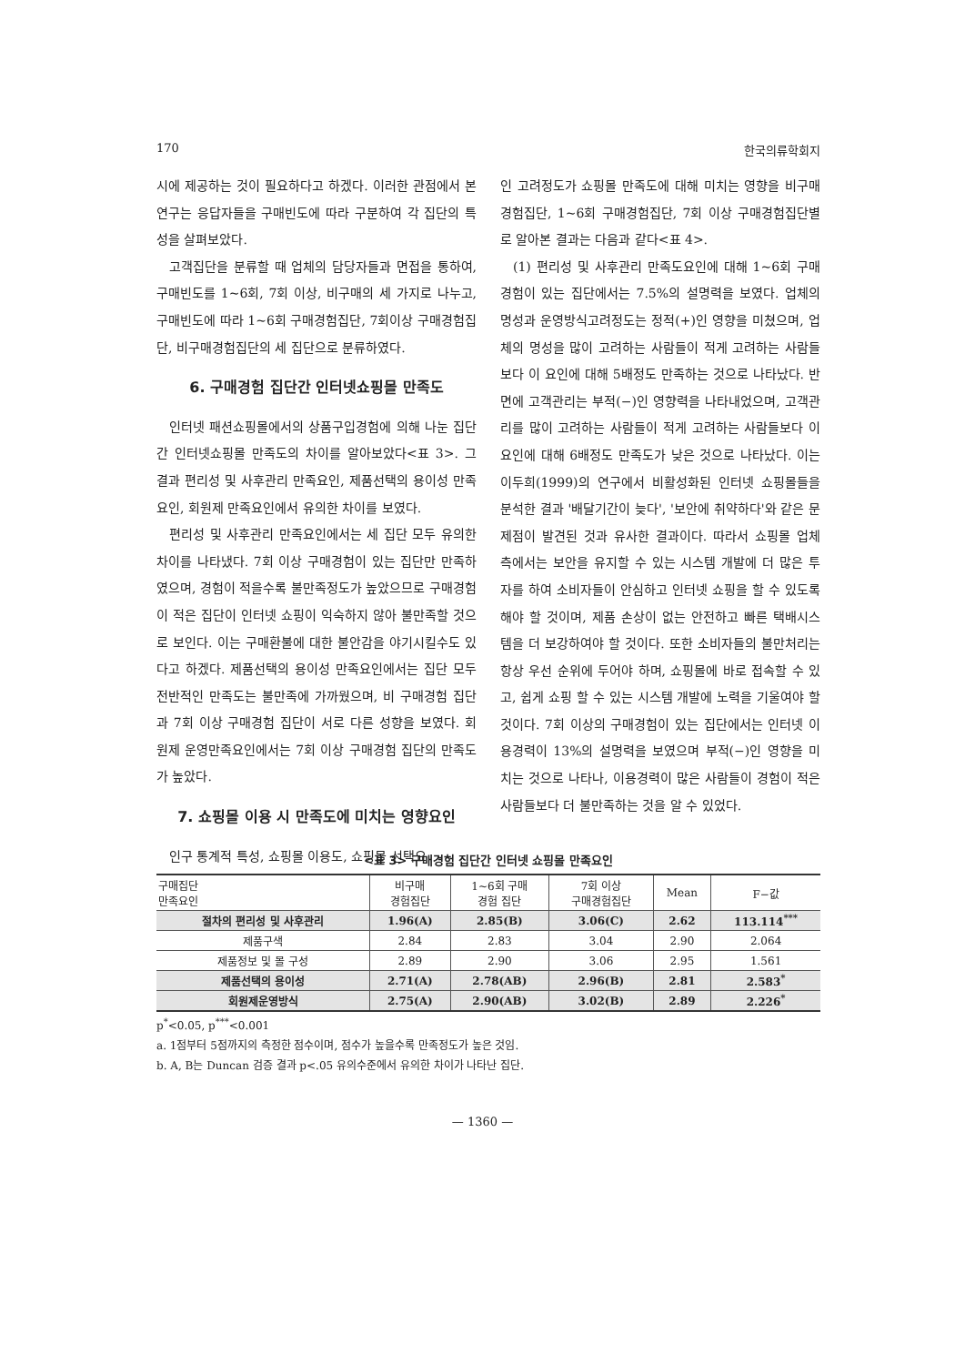170 한국의류학회지
시에 제공하는 것이 필요하다고 하겠다. 이러한 관점에서 본 연구는 응답자들을 구매빈도에 따라 구분하여 각 집단의 특성을 살펴보았다.
고객집단을 분류할 때 업체의 담당자들과 면접을 통하여, 구매빈도를 1~6회, 7회 이상, 비구매의 세 가지로 나누고, 구매빈도에 따라 1~6회 구매경험집단, 7회이상 구매경험집단, 비구매경험집단의 세 집단으로 분류하였다.
6. 구매경험 집단간 인터넷쇼핑몰 만족도
인터넷 패션쇼핑몰에서의 상품구입경험에 의해 나눈 집단간 인터넷쇼핑몰 만족도의 차이를 알아보았다<표 3>. 그 결과 편리성 및 사후관리 만족요인, 제품선택의 용이성 만족요인, 회원제 만족요인에서 유의한 차이를 보였다.
편리성 및 사후관리 만족요인에서는 세 집단 모두 유의한 차이를 나타냈다. 7회 이상 구매경험이 있는 집단만 만족하였으며, 경험이 적을수록 불만족정도가 높았으므로 구매경험이 적은 집단이 인터넷 쇼핑이 익숙하지 않아 불만족할 것으로 보인다. 이는 구매환불에 대한 불안감을 야기시킬수도 있다고 하겠다. 제품선택의 용이성 만족요인에서는 집단 모두 전반적인 만족도는 불만족에 가까웠으며, 비 구매경험 집단과 7회 이상 구매경험 집단이 서로 다른 성향을 보였다. 회원제 운영만족요인에서는 7회 이상 구매경험 집단의 만족도가 높았다.
7. 쇼핑몰 이용 시 만족도에 미치는 영향요인
인구 통계적 특성, 쇼핑몰 이용도, 쇼핑몰 선택요
인 고려정도가 쇼핑몰 만족도에 대해 미치는 영향을 비구매경험집단, 1~6회 구매경험집단, 7회 이상 구매경험집단별로 알아본 결과는 다음과 같다<표 4>.
(1) 편리성 및 사후관리 만족도요인에 대해 1~6회 구매경험이 있는 집단에서는 7.5%의 설명력을 보였다. 업체의 명성과 운영방식고려정도는 정적(+)인 영향을 미쳤으며, 업체의 명성을 많이 고려하는 사람들이 적게 고려하는 사람들보다 이 요인에 대해 5배정도 만족하는 것으로 나타났다. 반면에 고객관리는 부적(−)인 영향력을 나타내었으며, 고객관리를 많이 고려하는 사람들이 적게 고려하는 사람들보다 이 요인에 대해 6배정도 만족도가 낮은 것으로 나타났다. 이는 이두희(1999)의 연구에서 비활성화된 인터넷 쇼핑몰들을 분석한 결과 '배달기간이 늦다', '보안에 취약하다'와 같은 문제점이 발견된 것과 유사한 결과이다. 따라서 쇼핑몰 업체 측에서는 보안을 유지할 수 있는 시스템 개발에 더 많은 투자를 하여 소비자들이 안심하고 인터넷 쇼핑을 할 수 있도록 해야 할 것이며, 제품 손상이 없는 안전하고 빠른 택배시스템을 더 보강하여야 할 것이다. 또한 소비자들의 불만처리는 항상 우선 순위에 두어야 하며, 쇼핑몰에 바로 접속할 수 있고, 쉽게 쇼핑 할 수 있는 시스템 개발에 노력을 기울여야 할 것이다. 7회 이상의 구매경험이 있는 집단에서는 인터넷 이용경력이 13%의 설명력을 보였으며 부적(−)인 영향을 미치는 것으로 나타나, 이용경력이 많은 사람들이 경험이 적은 사람들보다 더 불만족하는 것을 알 수 있었다.
<표 3> 구매경험 집단간 인터넷 쇼핑몰 만족요인
| 구매집단 만족요인 | 비구매 경험집단 | 1~6회 구매 경험 집단 | 7회 이상 구매경험집단 | Mean | F−값 |
| --- | --- | --- | --- | --- | --- |
| 절차의 편리성 및 사후관리 | 1.96(A) | 2.85(B) | 3.06(C) | 2.62 | 113.114<sup>***</sup> |
| 제품구색 | 2.84 | 2.83 | 3.04 | 2.90 | 2.064 |
| 제품정보 및 몰 구성 | 2.89 | 2.90 | 3.06 | 2.95 | 1.561 |
| 제품선택의 용이성 | 2.71(A) | 2.78(AB) | 2.96(B) | 2.81 | 2.583<sup>*</sup> |
| 회원제운영방식 | 2.75(A) | 2.90(AB) | 3.02(B) | 2.89 | 2.226<sup>*</sup> |
p<sup>*</sup><0.05, p<sup>***</sup><0.001
a. 1점부터 5점까지의 측정한 점수이며, 점수가 높을수록 만족정도가 높은 것임.
b. A, B는 Duncan 검증 결과 p<.05 유의수준에서 유의한 차이가 나타난 집단.
— 1360 —